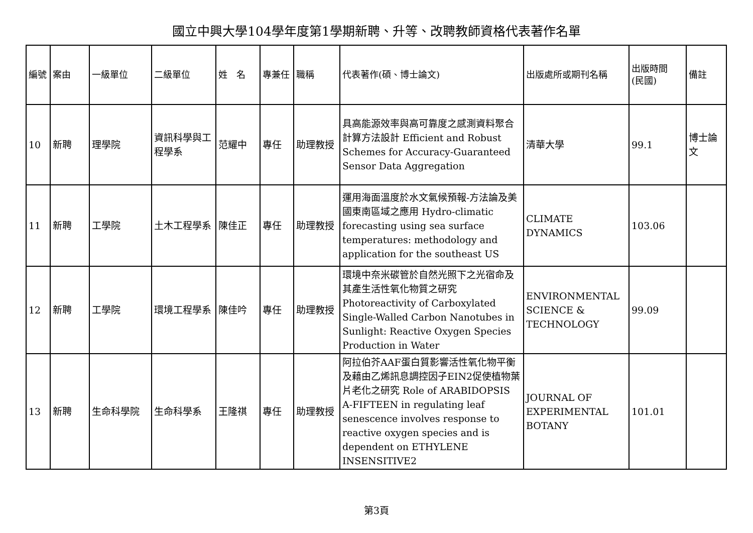國立中興大學104學年度第1學期新聘、升等、改聘教師資格代表著作名單
| 編號 | 案由 | 一級單位 | 二級單位 | 姓 名 | 專兼任 | 職稱 | 代表著作(碩、博士論文) | 出版處所或期刊名稱 | 出版時間 (民國) | 備註 |
| --- | --- | --- | --- | --- | --- | --- | --- | --- | --- | --- |
| 10 | 新聘 | 理學院 | 資訊科學與工程學系 | 范耀中 | 專任 | 助理教授 | 具高能源效率與高可靠度之感測資料聚合計算方法設計 Efficient and Robust Schemes for Accuracy-Guaranteed Sensor Data Aggregation | 清華大學 | 99.1 | 博士論文 |
| 11 | 新聘 | 工學院 | 土木工程學系 | 陳佳正 | 專任 | 助理教授 | 運用海面溫度於水文氣候預報-方法論及美國東南區域之應用 Hydro-climatic forecasting using sea surface temperatures: methodology and application for the southeast US | CLIMATE DYNAMICS | 103.06 | |
| 12 | 新聘 | 工學院 | 環境工程學系 | 陳佳吟 | 專任 | 助理教授 | 環境中奈米碳管於自然光照下之光宿命及其產生活性氧化物質之研究 Photoreactivity of Carboxylated Single-Walled Carbon Nanotubes in Sunlight: Reactive Oxygen Species Production in Water | ENVIRONMENTAL SCIENCE & TECHNOLOGY | 99.09 | |
| 13 | 新聘 | 生命科學院 | 生命科學系 | 王隆祺 | 專任 | 助理教授 | 阿拉伯芥AAF蛋白質影響活性氧化物平衡及藉由乙烯訊息調控因子EIN2促使植物葉片老化之研究 Role of ARABIDOPSIS A-FIFTEEN in regulating leaf senescence involves response to reactive oxygen species and is dependent on ETHYLENE INSENSITIVE2 | JOURNAL OF EXPERIMENTAL BOTANY | 101.01 | |
第3頁